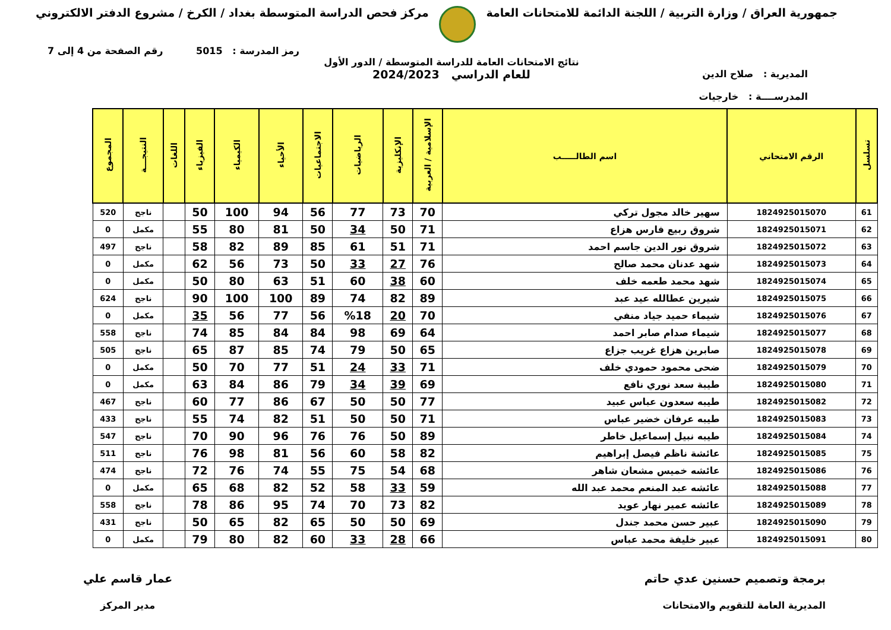جمهورية العراق / وزارة التربية / اللجنة الدائمة للامتحانات العامة
مركز فحص الدراسة المتوسطة بغداد / الكرخ / مشروع الدفتر الالكتروني
رمز المدرسة : 5015 رقم الصفحة من 4 إلى 7
المديرية : صلاح الدين
المدرســــة : خارجيات
نتائج الامتحانات العامة للدراسة المتوسطة / الدور الأول
للعام الدراسي 2024/2023
| تسلسل | الرقم الامتحاني | اسم الطالـــــب | الإسلامية / العربية | الإنكليزية | الرياضيات | الاجتماعيات | الأحياء | الكيمياء | الفيزياء | اللغات | النتيجـــة | المجموع |
| --- | --- | --- | --- | --- | --- | --- | --- | --- | --- | --- | --- | --- |
| 61 | 1824925015070 | سهير خالد مجول تركي | 70 | 73 | 77 | 56 | 94 | 100 | 50 | | ناجح | 520 |
| 62 | 1824925015071 | شروق ربيع فارس هزاع | 71 | 50 | 34 | 50 | 81 | 80 | 55 | | مكمل | 0 |
| 63 | 1824925015072 | شروق نور الدين جاسم احمد | 71 | 51 | 61 | 85 | 89 | 82 | 58 | | ناجح | 497 |
| 64 | 1824925015073 | شهد عدنان محمد صالح | 76 | 27 | 33 | 50 | 73 | 56 | 62 | | مكمل | 0 |
| 65 | 1824925015074 | شهد محمد طعمه خلف | 60 | 38 | 60 | 51 | 63 | 80 | 50 | | مكمل | 0 |
| 66 | 1824925015075 | شيرين عطالله عيد عبد | 89 | 82 | 74 | 89 | 100 | 100 | 90 | | ناجح | 624 |
| 67 | 1824925015076 | شيماء حميد جياد منفي | 70 | 20 | %18 | 56 | 77 | 56 | 35 | | مكمل | 0 |
| 68 | 1824925015077 | شيماء صدام صابر احمد | 64 | 69 | 98 | 84 | 84 | 85 | 74 | | ناجح | 558 |
| 69 | 1824925015078 | صابرين هزاع غريب جزاع | 65 | 50 | 79 | 74 | 85 | 87 | 65 | | ناجح | 505 |
| 70 | 1824925015079 | ضحى محمود حمودي خلف | 71 | 33 | 24 | 51 | 77 | 70 | 50 | | مكمل | 0 |
| 71 | 1824925015080 | طيبة سعد نوري نافع | 69 | 39 | 34 | 79 | 86 | 84 | 63 | | مكمل | 0 |
| 72 | 1824925015082 | طيبه سعدون عباس عبيد | 77 | 50 | 50 | 67 | 86 | 77 | 60 | | ناجح | 467 |
| 73 | 1824925015083 | طيبه عرفان خضير عباس | 71 | 50 | 50 | 51 | 82 | 74 | 55 | | ناجح | 433 |
| 74 | 1824925015084 | طيبه نبيل إسماعيل خاطر | 89 | 50 | 76 | 76 | 96 | 90 | 70 | | ناجح | 547 |
| 75 | 1824925015085 | عائشة ناظم فيصل إبراهيم | 82 | 58 | 60 | 56 | 81 | 98 | 76 | | ناجح | 511 |
| 76 | 1824925015086 | عائشه خميس مشعان شاهر | 68 | 54 | 75 | 55 | 74 | 76 | 72 | | ناجح | 474 |
| 77 | 1824925015088 | عائشه عبد المنعم محمد عبد الله | 59 | 33 | 58 | 52 | 82 | 68 | 65 | | مكمل | 0 |
| 78 | 1824925015089 | عائشه عمير نهار عويد | 82 | 73 | 70 | 74 | 95 | 86 | 78 | | ناجح | 558 |
| 79 | 1824925015090 | عبير حسن محمد جندل | 69 | 50 | 50 | 65 | 82 | 65 | 50 | | ناجح | 431 |
| 80 | 1824925015091 | عبير خليفة محمد عباس | 66 | 28 | 33 | 60 | 82 | 80 | 79 | | مكمل | 0 |
برمجة وتصميم حسنين عدي حاتم
المديرية العامة للتقويم والامتحانات
عمار قاسم علي
مدير المركز